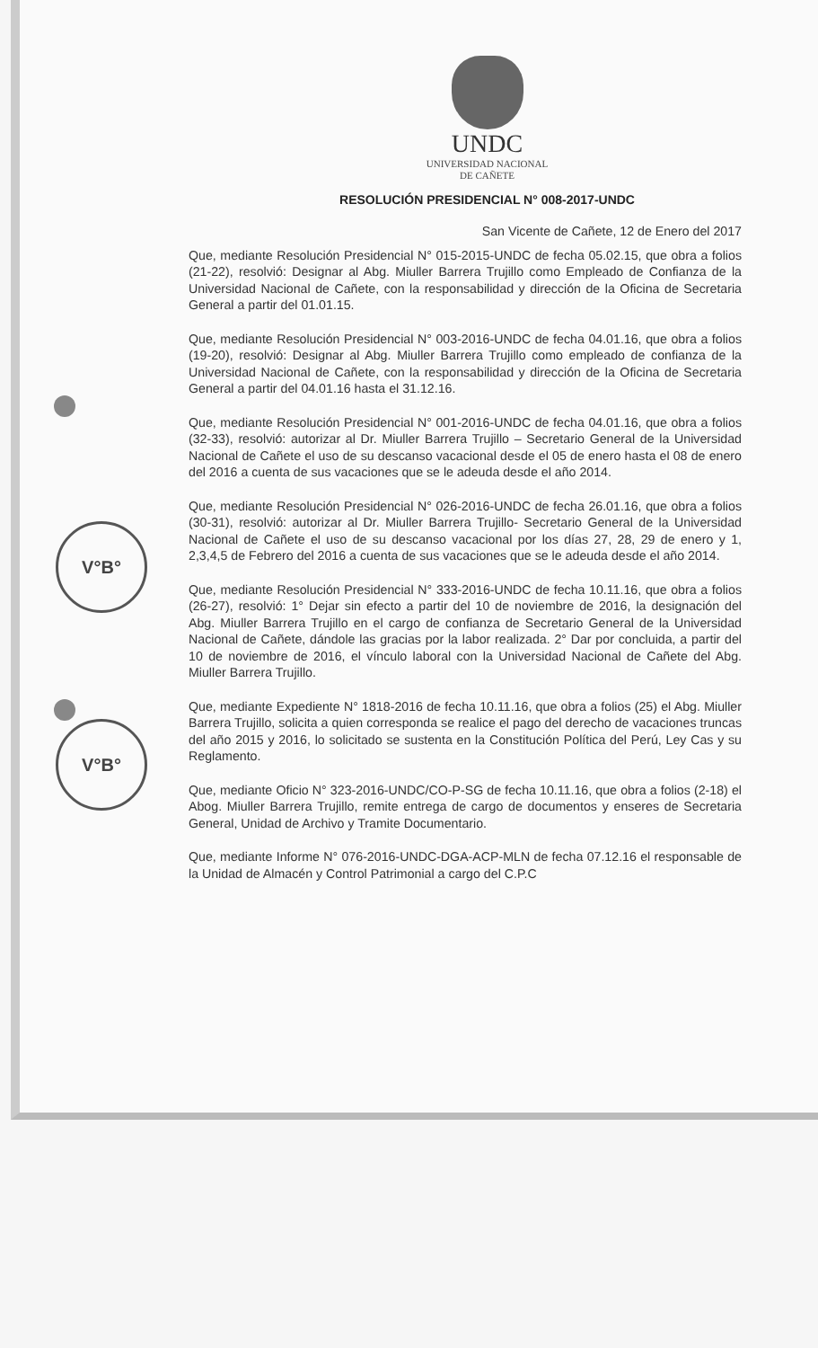V°B°
V°B°
UNDC
UNIVERSIDAD NACIONAL
DE CAÑETE
RESOLUCIÓN PRESIDENCIAL N° 008-2017-UNDC
San Vicente de Cañete, 12 de Enero del 2017
Que, mediante Resolución Presidencial N° 015-2015-UNDC de fecha 05.02.15, que obra a folios (21-22), resolvió: Designar al Abg. Miuller Barrera Trujillo como Empleado de Confianza de la Universidad Nacional de Cañete, con la responsabilidad y dirección de la Oficina de Secretaria General a partir del 01.01.15.
Que, mediante Resolución Presidencial N° 003-2016-UNDC de fecha 04.01.16, que obra a folios (19-20), resolvió: Designar al Abg. Miuller Barrera Trujillo como empleado de confianza de la Universidad Nacional de Cañete, con la responsabilidad y dirección de la Oficina de Secretaria General a partir del 04.01.16 hasta el 31.12.16.
Que, mediante Resolución Presidencial N° 001-2016-UNDC de fecha 04.01.16, que obra a folios (32-33), resolvió: autorizar al Dr. Miuller Barrera Trujillo – Secretario General de la Universidad Nacional de Cañete el uso de su descanso vacacional desde el 05 de enero hasta el 08 de enero del 2016 a cuenta de sus vacaciones que se le adeuda desde el año 2014.
Que, mediante Resolución Presidencial N° 026-2016-UNDC de fecha 26.01.16, que obra a folios (30-31), resolvió: autorizar al Dr. Miuller Barrera Trujillo- Secretario General de la Universidad Nacional de Cañete el uso de su descanso vacacional por los días 27, 28, 29 de enero y 1, 2,3,4,5 de Febrero del 2016 a cuenta de sus vacaciones que se le adeuda desde el año 2014.
Que, mediante Resolución Presidencial N° 333-2016-UNDC de fecha 10.11.16, que obra a folios (26-27), resolvió: 1° Dejar sin efecto a partir del 10 de noviembre de 2016, la designación del Abg. Miuller Barrera Trujillo en el cargo de confianza de Secretario General de la Universidad Nacional de Cañete, dándole las gracias por la labor realizada. 2° Dar por concluida, a partir del 10 de noviembre de 2016, el vínculo laboral con la Universidad Nacional de Cañete del Abg. Miuller Barrera Trujillo.
Que, mediante Expediente N° 1818-2016 de fecha 10.11.16, que obra a folios (25) el Abg. Miuller Barrera Trujillo, solicita a quien corresponda se realice el pago del derecho de vacaciones truncas del año 2015 y 2016, lo solicitado se sustenta en la Constitución Política del Perú, Ley Cas y su Reglamento.
Que, mediante Oficio N° 323-2016-UNDC/CO-P-SG de fecha 10.11.16, que obra a folios (2-18) el Abog. Miuller Barrera Trujillo, remite entrega de cargo de documentos y enseres de Secretaria General, Unidad de Archivo y Tramite Documentario.
Que, mediante Informe N° 076-2016-UNDC-DGA-ACP-MLN de fecha 07.12.16 el responsable de la Unidad de Almacén y Control Patrimonial a cargo del C.P.C